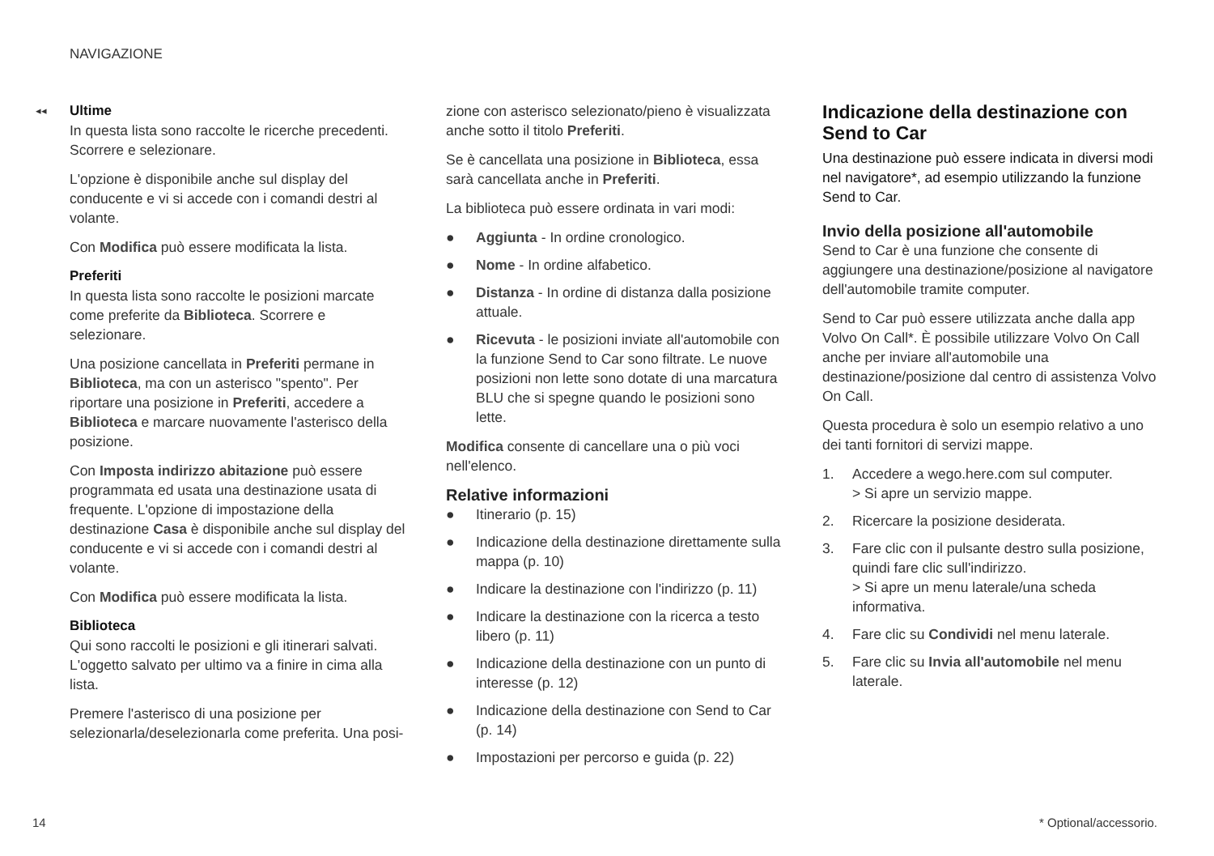NAVIGAZIONE
◂◂
Ultime
In questa lista sono raccolte le ricerche precedenti. Scorrere e selezionare.
L'opzione è disponibile anche sul display del conducente e vi si accede con i comandi destri al volante.
Con Modifica può essere modificata la lista.
Preferiti
In questa lista sono raccolte le posizioni marcate come preferite da Biblioteca. Scorrere e selezionare.
Una posizione cancellata in Preferiti permane in Biblioteca, ma con un asterisco "spento". Per riportare una posizione in Preferiti, accedere a Biblioteca e marcare nuovamente l'asterisco della posizione.
Con Imposta indirizzo abitazione può essere programmata ed usata una destinazione usata di frequente. L'opzione di impostazione della destinazione Casa è disponibile anche sul display del conducente e vi si accede con i comandi destri al volante.
Con Modifica può essere modificata la lista.
Biblioteca
Qui sono raccolti le posizioni e gli itinerari salvati. L'oggetto salvato per ultimo va a finire in cima alla lista.
Premere l'asterisco di una posizione per selezionarla/deselezionarla come preferita. Una posi-
zione con asterisco selezionato/pieno è visualizzata anche sotto il titolo Preferiti.
Se è cancellata una posizione in Biblioteca, essa sarà cancellata anche in Preferiti.
La biblioteca può essere ordinata in vari modi:
● Aggiunta - In ordine cronologico.
● Nome - In ordine alfabetico.
● Distanza - In ordine di distanza dalla posizione attuale.
● Ricevuta - le posizioni inviate all'automobile con la funzione Send to Car sono filtrate. Le nuove posizioni non lette sono dotate di una marcatura BLU che si spegne quando le posizioni sono lette.
Modifica consente di cancellare una o più voci nell'elenco.
Relative informazioni
● Itinerario (p. 15)
● Indicazione della destinazione direttamente sulla mappa (p. 10)
● Indicare la destinazione con l'indirizzo (p. 11)
● Indicare la destinazione con la ricerca a testo libero (p. 11)
● Indicazione della destinazione con un punto di interesse (p. 12)
● Indicazione della destinazione con Send to Car (p. 14)
● Impostazioni per percorso e guida (p. 22)
Indicazione della destinazione con Send to Car
Una destinazione può essere indicata in diversi modi nel navigatore*, ad esempio utilizzando la funzione Send to Car.
Invio della posizione all'automobile
Send to Car è una funzione che consente di aggiungere una destinazione/posizione al navigatore dell'automobile tramite computer.
Send to Car può essere utilizzata anche dalla app Volvo On Call*. È possibile utilizzare Volvo On Call anche per inviare all'automobile una destinazione/posizione dal centro di assistenza Volvo On Call.
Questa procedura è solo un esempio relativo a uno dei tanti fornitori di servizi mappe.
1. Accedere a wego.here.com sul computer.
> Si apre un servizio mappe.
2. Ricercare la posizione desiderata.
3. Fare clic con il pulsante destro sulla posizione, quindi fare clic sull'indirizzo.
> Si apre un menu laterale/una scheda informativa.
4. Fare clic su Condividi nel menu laterale.
5. Fare clic su Invia all'automobile nel menu laterale.
14 * Optional/accessorio.